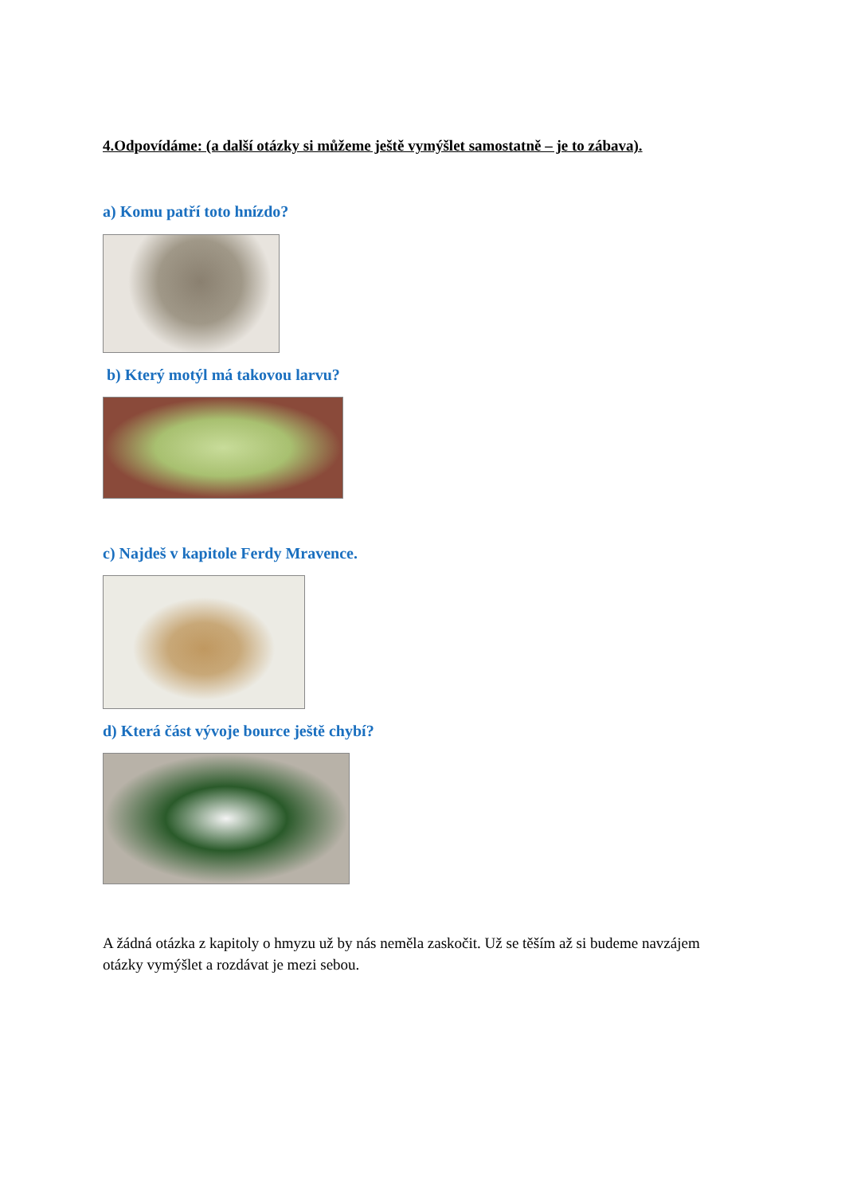4.Odpovídáme: (a další otázky si můžeme ještě vymýšlet samostatně – je to zábava).
a) Komu patří toto hnízdo?
b) Který motýl má takovou larvu?
c) Najdeš v kapitole Ferdy Mravence.
d) Která část vývoje bource ještě chybí?
A žádná otázka z kapitoly o hmyzu už by nás neměla zaskočit. Už se těším až si budeme navzájem otázky vymýšlet a rozdávat je mezi sebou.